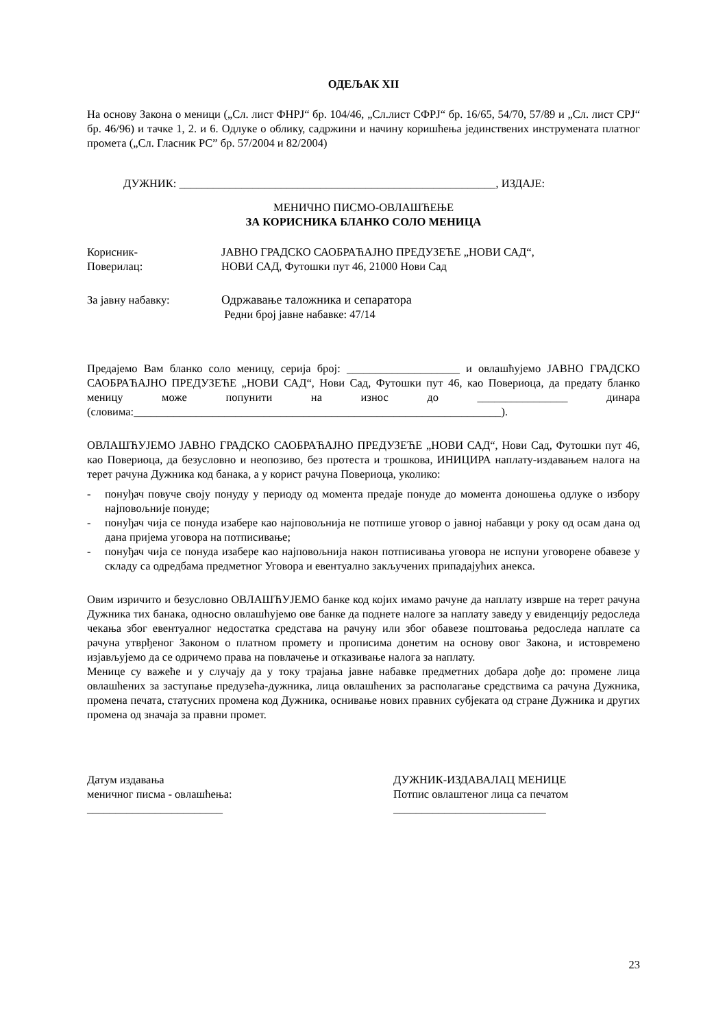ОДЕЉАК XII
На основу Закона о меници („Сл. лист ФНРЈ“ бр. 104/46, „Сл.лист СФРЈ“ бр. 16/65, 54/70, 57/89 и „Сл. лист СРЈ“ бр. 46/96) и тачке 1, 2. и 6. Одлуке о облику, садржини и начину коришћења јединствених инструмената платног промета („Сл. Гласник РС” бр. 57/2004 и 82/2004)
ДУЖНИК: ________________________________________________________, ИЗДАЈЕ:
МЕНИЧНО ПИСМО-ОВЛАШЋЕЊЕ
ЗА КОРИСНИКА БЛАНКО СОЛО МЕНИЦА
Корисник-
Поверилац:
ЈАВНО ГРАДСКО САОБРАЋАЈНО ПРЕДУЗЕЋЕ „НОВИ САД“,
НОВИ САД, Футошки пут 46, 21000 Нови Сад
За јавну набавку: Одржавање таложника и сепаратора
Редни број јавне набавке: 47/14
Предајемо Вам бланко соло меницу, серија број: ____________________ и овлашћујемо ЈАВНО ГРАДСКО САОБРАЋАЈНО ПРЕДУЗЕЋЕ „НОВИ САД“, Нови Сад, Футошки пут 46, као Повериоца, да предату бланко меницу може попунити на износ до ________________ динара (словима:_________________________________________________________________).
ОВЛАШЋУЈЕМО ЈАВНО ГРАДСКО САОБРАЋАЈНО ПРЕДУЗЕЋЕ „НОВИ САД“, Нови Сад, Футошки пут 46, као Повериоца, да безусловно и неопозиво, без протеста и трошкова, ИНИЦИРА наплату-издавањем налога на терет рачуна Дужника код банака, а у корист рачуна Повериоца, уколико:
- понуђач повуче своју понуду у периоду од момента предаје понуде до момента доношења одлуке о избору најповољније понуде;
- понуђач чија се понуда изабере као најповољнија не потпише уговор о јавној набавци у року од осам дана од дана пријема уговора на потписивање;
- понуђач чија се понуда изабере као најповољнија након потписивања уговора не испуни уговорене обавезе у складу са одредбама предметног Уговора и евентуално закључених припадајућих анекса.
Овим изричито и безусловно ОВЛАШЋУЈЕМО банке код којих имамо рачуне да наплату изврше на терет рачуна Дужника тих банака, односно овлашћујемо ове банке да поднете налоге за наплату заведу у евиденцију редоследа чекања због евентуалног недостатка средстава на рачуну или због обавезе поштовања редоследа наплате са рачуна утврђеног Законом о платном промету и прописима донетим на основу овог Закона, и истовремено изјављујемо да се одричемо права на повлачење и отказивање налога за наплату.
Менице су важеће и у случају да у току трајања јавне набавке предметних добара дође до: промене лица овлашћених за заступање предузећа-дужника, лица овлашћених за располагање средствима са рачуна Дужника, промена печата, статусних промена код Дужника, оснивање нових правних субјеката од стране Дужника и других промена од значаја за правни промет.
Датум издавања
меничног писма - овлашћења:
________________________
ДУЖНИК-ИЗДАВАЛАЦ МЕНИЦЕ
Потпис овлаштеног лица са печатом
___________________________
23